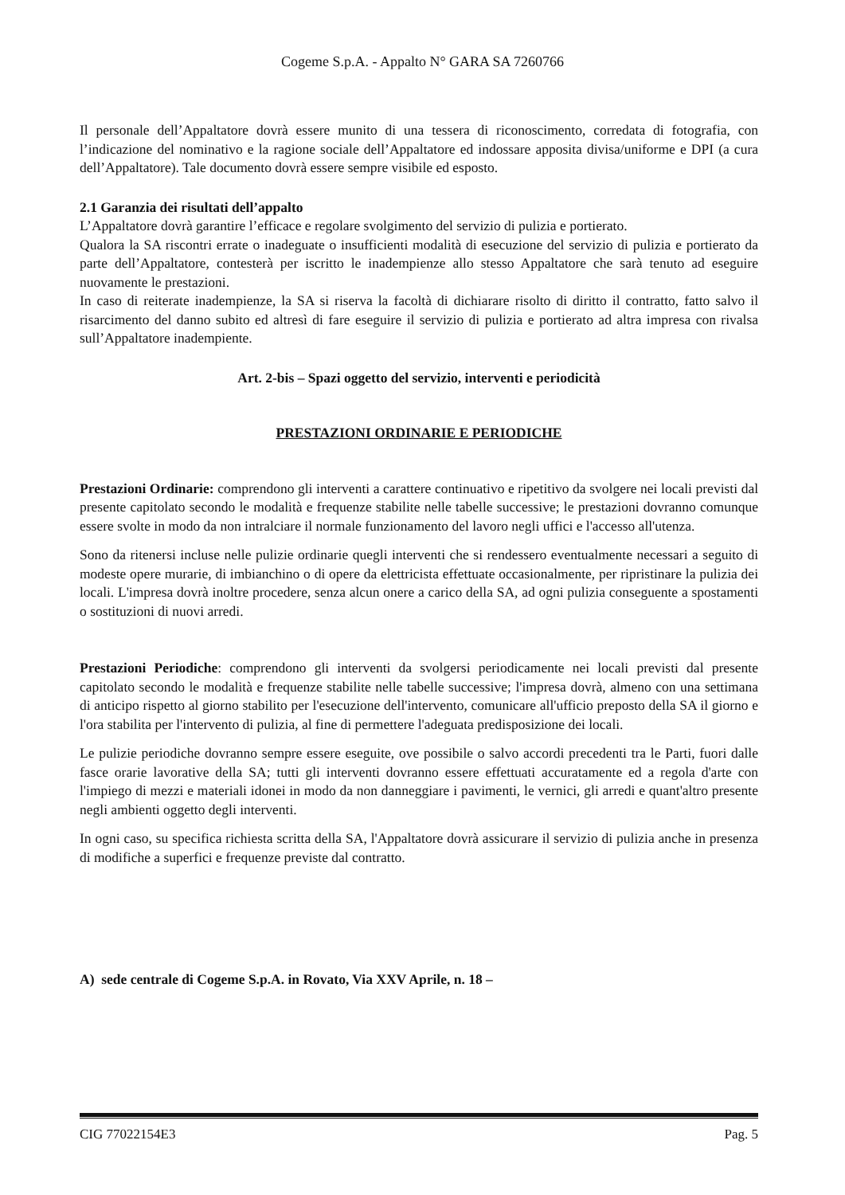Cogeme S.p.A. - Appalto N° GARA SA 7260766
Il personale dell’Appaltatore dovrà essere munito di una tessera di riconoscimento, corredata di fotografia, con l’indicazione del nominativo e la ragione sociale dell’Appaltatore ed indossare apposita divisa/uniforme e DPI (a cura dell’Appaltatore). Tale documento dovrà essere sempre visibile ed esposto.
2.1 Garanzia dei risultati dell’appalto
L’Appaltatore dovrà garantire l’efficace e regolare svolgimento del servizio di pulizia e portierato.
Qualora la SA riscontri errate o inadeguate o insufficienti modalità di esecuzione del servizio di pulizia e portierato da parte dell’Appaltatore, contesterà per iscritto le inadempienze allo stesso Appaltatore che sarà tenuto ad eseguire nuovamente le prestazioni.
In caso di reiterate inadempienze, la SA si riserva la facoltà di dichiarare risolto di diritto il contratto, fatto salvo il risarcimento del danno subito ed altresì di fare eseguire il servizio di pulizia e portierato ad altra impresa con rivalsa sull’Appaltatore inadempiente.
Art. 2-bis – Spazi oggetto del servizio, interventi e periodicità
PRESTAZIONI ORDINARIE E PERIODICHE
Prestazioni Ordinarie: comprendono gli interventi a carattere continuativo e ripetitivo da svolgere nei locali previsti dal presente capitolato secondo le modalità e frequenze stabilite nelle tabelle successive; le prestazioni dovranno comunque essere svolte in modo da non intralciare il normale funzionamento del lavoro negli uffici e l'accesso all'utenza.
Sono da ritenersi incluse nelle pulizie ordinarie quegli interventi che si rendessero eventualmente necessari a seguito di modeste opere murarie, di imbianchino o di opere da elettricista effettuate occasionalmente, per ripristinare la pulizia dei locali. L'impresa dovrà inoltre procedere, senza alcun onere a carico della SA, ad ogni pulizia conseguente a spostamenti o sostituzioni di nuovi arredi.
Prestazioni Periodiche: comprendono gli interventi da svolgersi periodicamente nei locali previsti dal presente capitolato secondo le modalità e frequenze stabilite nelle tabelle successive; l'impresa dovrà, almeno con una settimana di anticipo rispetto al giorno stabilito per l'esecuzione dell'intervento, comunicare all'ufficio preposto della SA il giorno e l'ora stabilita per l'intervento di pulizia, al fine di permettere l'adeguata predisposizione dei locali.
Le pulizie periodiche dovranno sempre essere eseguite, ove possibile o salvo accordi precedenti tra le Parti, fuori dalle fasce orarie lavorative della SA; tutti gli interventi dovranno essere effettuati accuratamente ed a regola d'arte con l'impiego di mezzi e materiali idonei in modo da non danneggiare i pavimenti, le vernici, gli arredi e quant'altro presente negli ambienti oggetto degli interventi.
In ogni caso, su specifica richiesta scritta della SA, l'Appaltatore dovrà assicurare il servizio di pulizia anche in presenza di modifiche a superfici e frequenze previste dal contratto.
A) sede centrale di Cogeme S.p.A. in Rovato, Via XXV Aprile, n. 18 –
CIG 77022154E3 Pag. 5